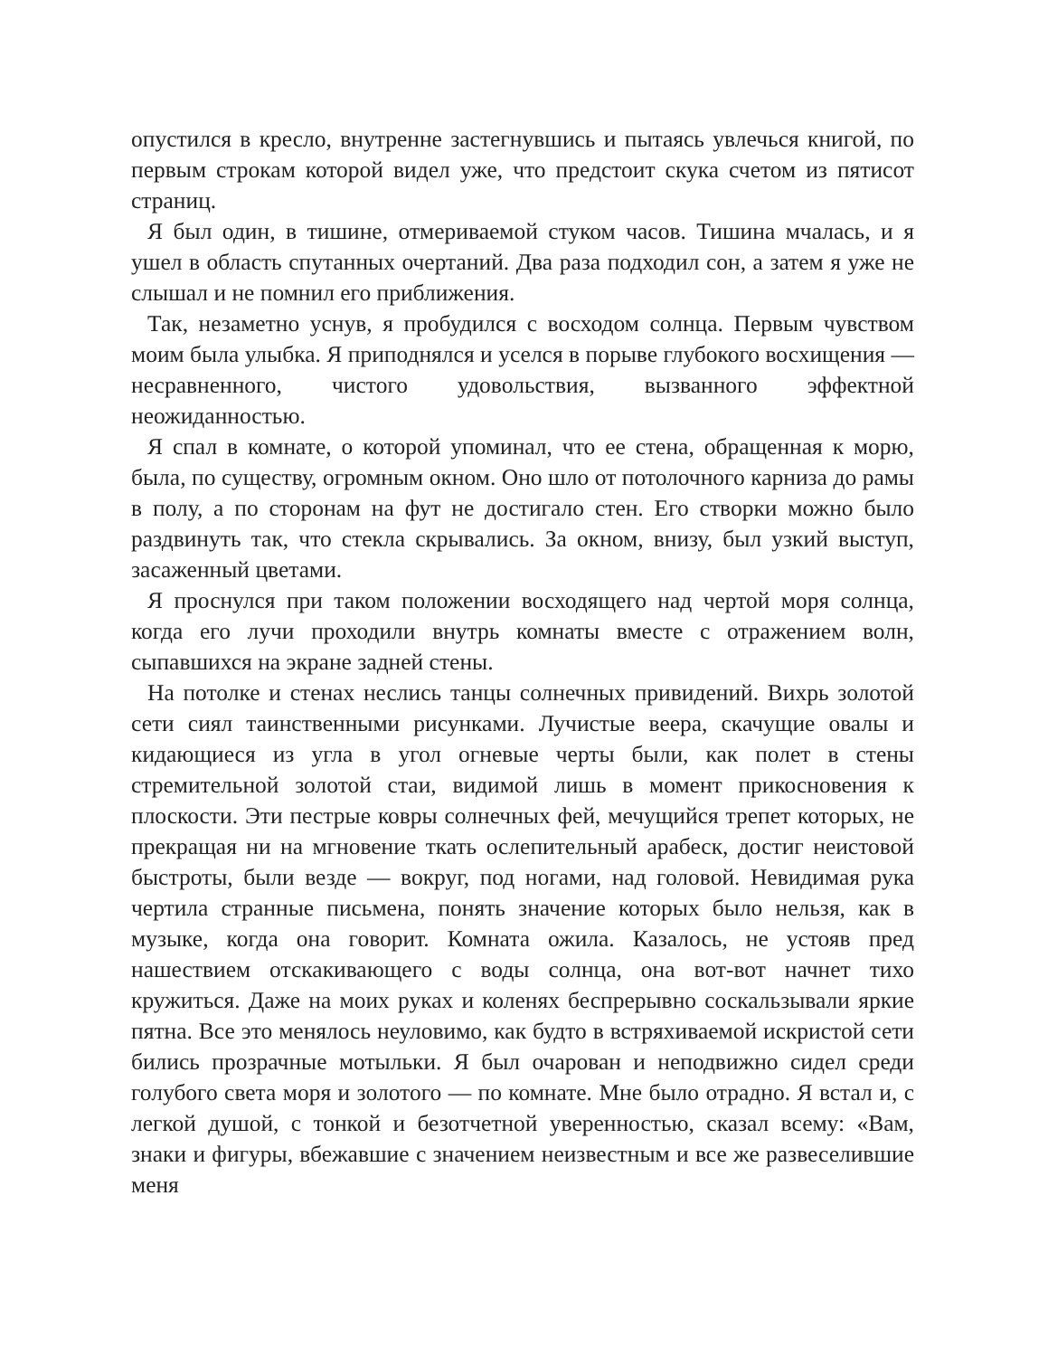опустился в кресло, внутренне застегнувшись и пытаясь увлечься книгой, по первым строкам которой видел уже, что предстоит скука счетом из пятисот страниц.
Я был один, в тишине, отмериваемой стуком часов. Тишина мчалась, и я ушел в область спутанных очертаний. Два раза подходил сон, а затем я уже не слышал и не помнил его приближения.
Так, незаметно уснув, я пробудился с восходом солнца. Первым чувством моим была улыбка. Я приподнялся и уселся в порыве глубокого восхищения — несравненного, чистого удовольствия, вызванного эффектной неожиданностью.
Я спал в комнате, о которой упоминал, что ее стена, обращенная к морю, была, по существу, огромным окном. Оно шло от потолочного карниза до рамы в полу, а по сторонам на фут не достигало стен. Его створки можно было раздвинуть так, что стекла скрывались. За окном, внизу, был узкий выступ, засаженный цветами.
Я проснулся при таком положении восходящего над чертой моря солнца, когда его лучи проходили внутрь комнаты вместе с отражением волн, сыпавшихся на экране задней стены.
На потолке и стенах неслись танцы солнечных привидений. Вихрь золотой сети сиял таинственными рисунками. Лучистые веера, скачущие овалы и кидающиеся из угла в угол огневые черты были, как полет в стены стремительной золотой стаи, видимой лишь в момент прикосновения к плоскости. Эти пестрые ковры солнечных фей, мечущийся трепет которых, не прекращая ни на мгновение ткать ослепительный арабеск, достиг неистовой быстроты, были везде — вокруг, под ногами, над головой. Невидимая рука чертила странные письмена, понять значение которых было нельзя, как в музыке, когда она говорит. Комната ожила. Казалось, не устояв пред нашествием отскакивающего с воды солнца, она вот-вот начнет тихо кружиться. Даже на моих руках и коленях беспрерывно соскальзывали яркие пятна. Все это менялось неуловимо, как будто в встряхиваемой искристой сети бились прозрачные мотыльки. Я был очарован и неподвижно сидел среди голубого света моря и золотого — по комнате. Мне было отрадно. Я встал и, с легкой душой, с тонкой и безотчетной уверенностью, сказал всему: «Вам, знаки и фигуры, вбежавшие с значением неизвестным и все же развеселившие меня